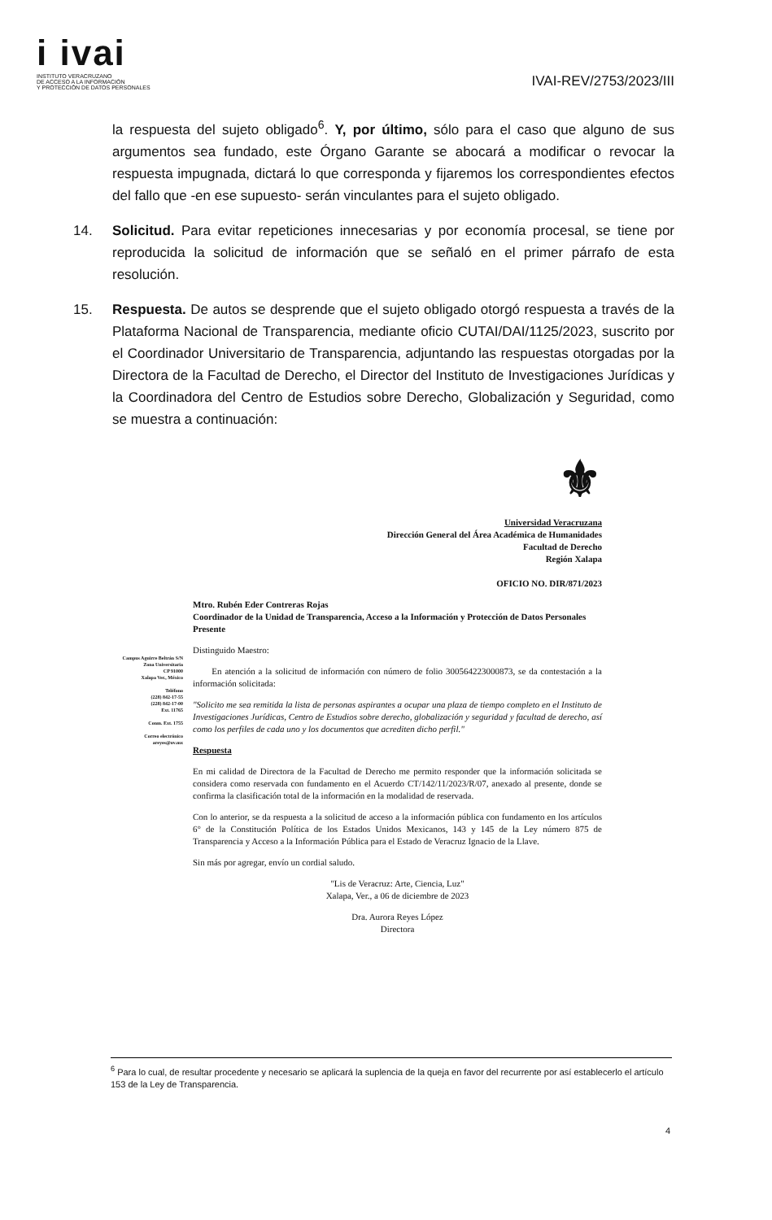i ivai
INSTITUTO VERACRUZANO
DE ACCESO A LA INFORMACIÓN
Y PROTECCIÓN DE DATOS PERSONALES
IVAI-REV/2753/2023/III
la respuesta del sujeto obligado<sup>6</sup>. Y, por último, sólo para el caso que alguno de sus argumentos sea fundado, este Órgano Garante se abocará a modificar o revocar la respuesta impugnada, dictará lo que corresponda y fijaremos los correspondientes efectos del fallo que -en ese supuesto- serán vinculantes para el sujeto obligado.
14. Solicitud. Para evitar repeticiones innecesarias y por economía procesal, se tiene por reproducida la solicitud de información que se señaló en el primer párrafo de esta resolución.
15. Respuesta. De autos se desprende que el sujeto obligado otorgó respuesta a través de la Plataforma Nacional de Transparencia, mediante oficio CUTAI/DAI/1125/2023, suscrito por el Coordinador Universitario de Transparencia, adjuntando las respuestas otorgadas por la Directora de la Facultad de Derecho, el Director del Instituto de Investigaciones Jurídicas y la Coordinadora del Centro de Estudios sobre Derecho, Globalización y Seguridad, como se muestra a continuación:
Campus Aguirre Beltrán S/N
Zona Universitaria
CP 91000
Xalapa Ver., México
Teléfono
(228) 842-17-55
(228) 842-17-00
Ext. 11765
Conm. Ext. 1755
Correo electrónico
areyes@uv.mx
⚜
Universidad Veracruzana
Dirección General del Área Académica de Humanidades
Facultad de Derecho
Región Xalapa
OFICIO NO. DIR/871/2023
Mtro. Rubén Eder Contreras Rojas
Coordinador de la Unidad de Transparencia, Acceso a la Información y Protección de Datos Personales
Presente
Distinguido Maestro:
En atención a la solicitud de información con número de folio 300564223000873, se da contestación a la información solicitada:
"Solicito me sea remitida la lista de personas aspirantes a ocupar una plaza de tiempo completo en el Instituto de Investigaciones Jurídicas, Centro de Estudios sobre derecho, globalización y seguridad y facultad de derecho, así como los perfiles de cada uno y los documentos que acrediten dicho perfil."
Respuesta
En mi calidad de Directora de la Facultad de Derecho me permito responder que la información solicitada se considera como reservada con fundamento en el Acuerdo CT/142/11/2023/R/07, anexado al presente, donde se confirma la clasificación total de la información en la modalidad de reservada.
Con lo anterior, se da respuesta a la solicitud de acceso a la información pública con fundamento en los artículos 6° de la Constitución Política de los Estados Unidos Mexicanos, 143 y 145 de la Ley número 875 de Transparencia y Acceso a la Información Pública para el Estado de Veracruz Ignacio de la Llave.
Sin más por agregar, envío un cordial saludo.
"Lis de Veracruz: Arte, Ciencia, Luz"
Xalapa, Ver., a 06 de diciembre de 2023
Dra. Aurora Reyes López
Directora
<sup>6</sup> Para lo cual, de resultar procedente y necesario se aplicará la suplencia de la queja en favor del recurrente por así establecerlo el artículo 153 de la Ley de Transparencia.
4